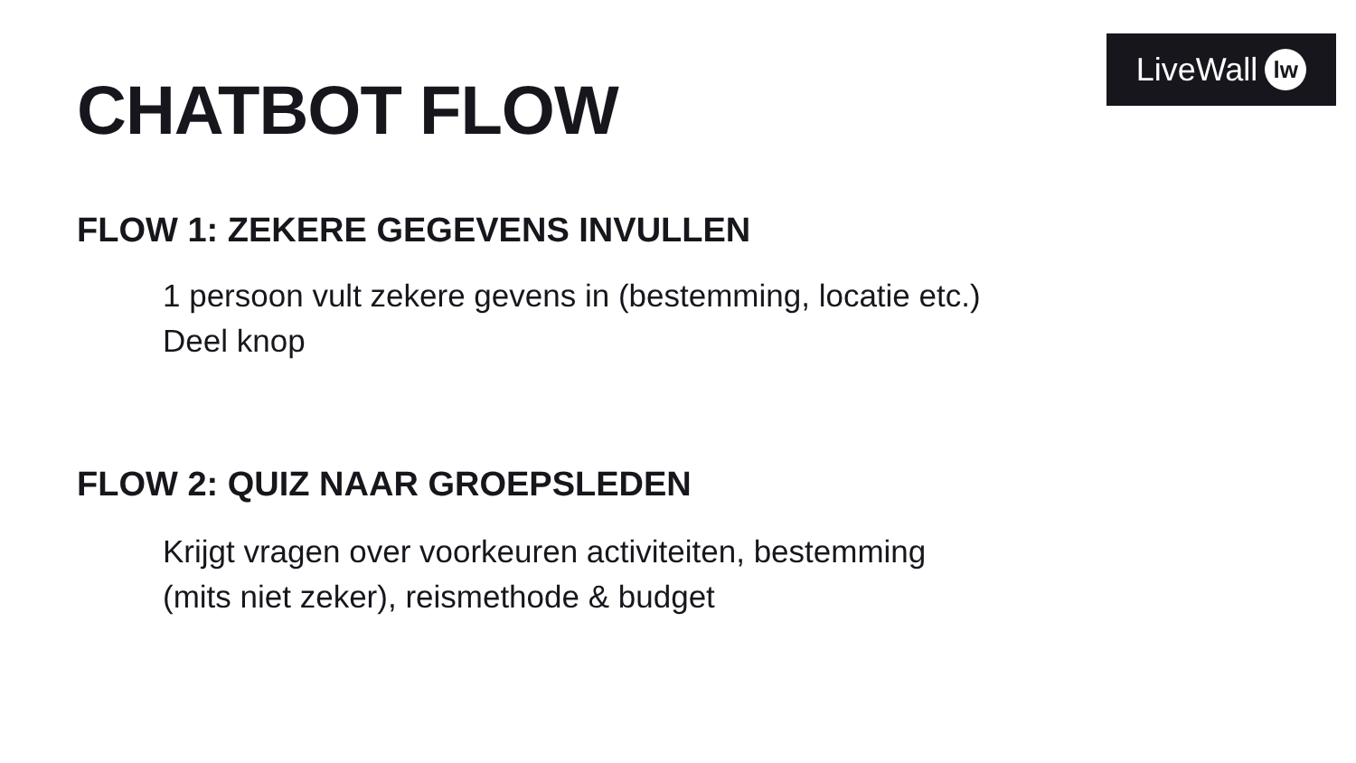LiveWall lw
CHATBOT FLOW
FLOW 1: ZEKERE GEGEVENS INVULLEN
1 persoon vult zekere gevens in (bestemming, locatie etc.)
Deel knop
FLOW 2: QUIZ NAAR GROEPSLEDEN
Krijgt vragen over voorkeuren activiteiten, bestemming
(mits niet zeker), reismethode & budget